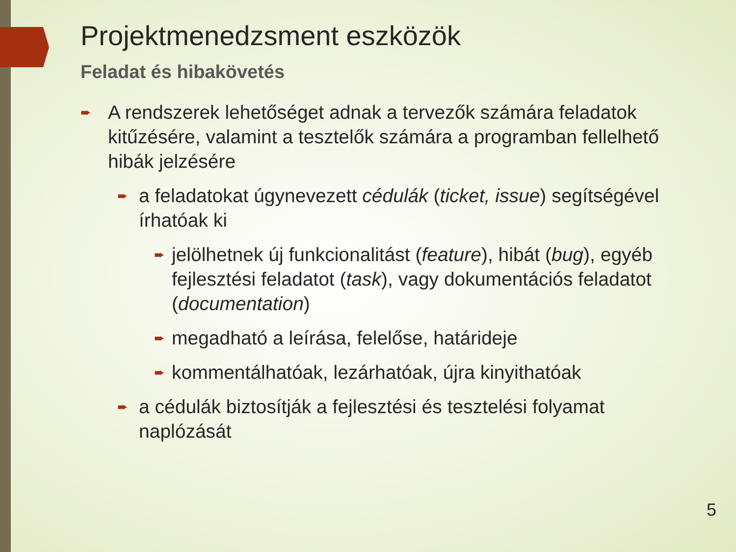Projektmenedzsment eszközök
Feladat és hibakövetés
➨ A rendszerek lehetőséget adnak a tervezők számára feladatok kitűzésére, valamint a tesztelők számára a programban fellelhető hibák jelzésére
➨ a feladatokat úgynevezett cédulák (ticket, issue) segítségével írhatóak ki
➨ jelölhetnek új funkcionalitást (feature), hibát (bug), egyéb fejlesztési feladatot (task), vagy dokumentációs feladatot (documentation)
➨ megadható a leírása, felelőse, határideje
➨ kommentálhatóak, lezárhatóak, újra kinyithatóak
➨ a cédulák biztosítják a fejlesztési és tesztelési folyamat naplózását
5